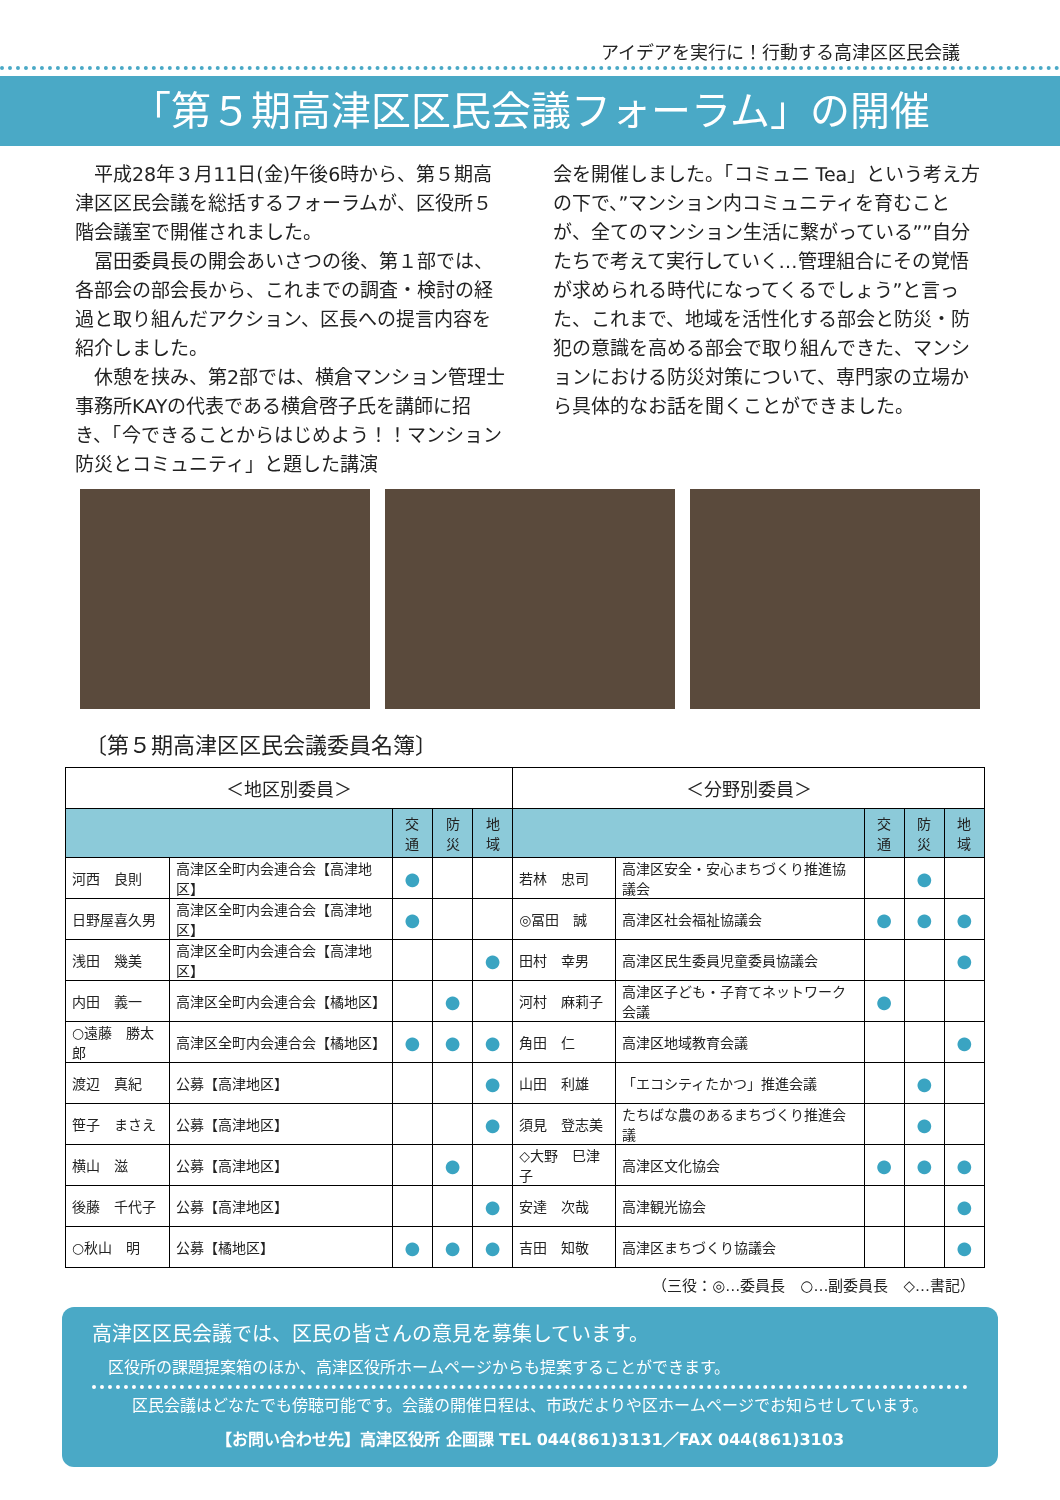アイデアを実行に！行動する高津区区民会議
「第５期高津区区民会議フォーラム」の開催
　平成28年３月11日(金)午後6時から、第５期高津区区民会議を総括するフォーラムが、区役所５階会議室で開催されました。
　冨田委員長の開会あいさつの後、第１部では、各部会の部会長から、これまでの調査・検討の経過と取り組んだアクション、区長への提言内容を紹介しました。
　休憩を挟み、第2部では、横倉マンション管理士事務所KAYの代表である横倉啓子氏を講師に招き、「今できることからはじめよう！！マンション防災とコミュニティ」と題した講演
会を開催しました。「コミュニ Tea」という考え方の下で、”マンション内コミュニティを育むことが、全てのマンション生活に繋がっている””自分たちで考えて実行していく…管理組合にその覚悟が求められる時代になってくるでしょう”と言った、これまで、地域を活性化する部会と防災・防犯の意識を高める部会で取り組んできた、マンションにおける防災対策について、専門家の立場から具体的なお話を聞くことができました。
〔第５期高津区区民会議委員名簿〕
| ＜地区別委員＞ | | | | | ＜分野別委員＞ | | | | |
| --- | --- | --- | --- | --- | --- | --- | --- | --- | --- |
| | | 交通 | 防災 | 地域 | | | 交通 | 防災 | 地域 |
| 河西 良則 | 高津区全町内会連合会【高津地区】 | ● | | | 若林 忠司 | 高津区安全・安心まちづくり推進協議会 | | ● | |
| 日野屋喜久男 | 高津区全町内会連合会【高津地区】 | ● | | | ◎冨田 誠 | 高津区社会福祉協議会 | ● | ● | ● |
| 浅田 幾美 | 高津区全町内会連合会【高津地区】 | | | ● | 田村 幸男 | 高津区民生委員児童委員協議会 | | | ● |
| 内田 義一 | 高津区全町内会連合会【橘地区】 | | ● | | 河村 麻莉子 | 高津区子ども・子育てネットワーク会議 | ● | | |
| ○遠藤 勝太郎 | 高津区全町内会連合会【橘地区】 | ● | ● | ● | 角田 仁 | 高津区地域教育会議 | | | ● |
| 渡辺 真紀 | 公募【高津地区】 | | | ● | 山田 利雄 | 「エコシティたかつ」推進会議 | | ● | |
| 笹子 まさえ | 公募【高津地区】 | | | ● | 須見 登志美 | たちばな農のあるまちづくり推進会議 | | ● | |
| 横山 滋 | 公募【高津地区】 | | ● | | ◇大野 巳津子 | 高津区文化協会 | ● | ● | ● |
| 後藤 千代子 | 公募【高津地区】 | | | ● | 安達 次哉 | 高津観光協会 | | | ● |
| ○秋山 明 | 公募【橘地区】 | ● | ● | ● | 吉田 知敬 | 高津区まちづくり協議会 | | | ● |
（三役：◎…委員長　○…副委員長　◇…書記）
高津区区民会議では、区民の皆さんの意見を募集しています。
　区役所の課題提案箱のほか、高津区役所ホームページからも提案することができます。
区民会議はどなたでも傍聴可能です。会議の開催日程は、市政だよりや区ホームページでお知らせしています。
【お問い合わせ先】高津区役所 企画課 TEL 044(861)3131／FAX 044(861)3103